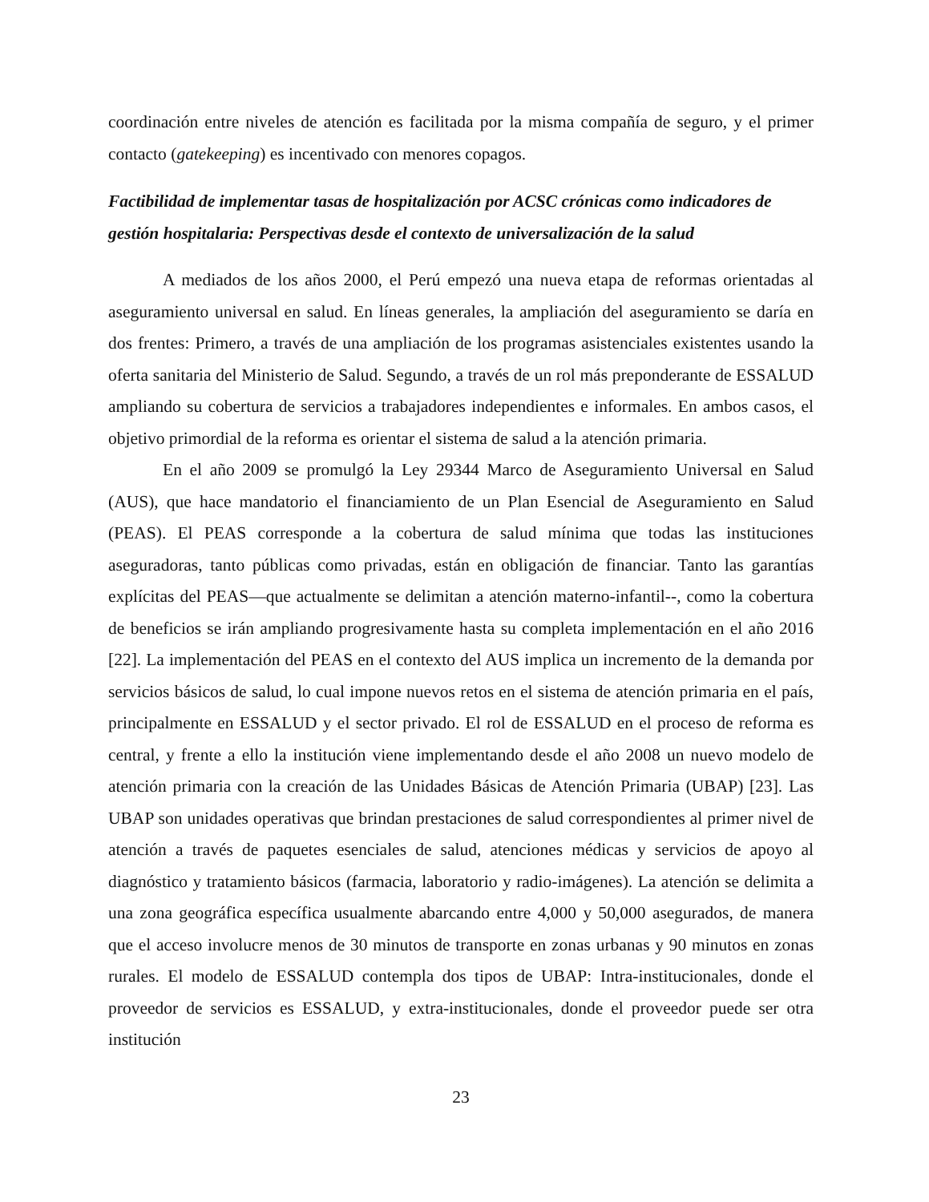coordinación entre niveles de atención es facilitada por la misma compañía de seguro, y el primer contacto (gatekeeping) es incentivado con menores copagos.
Factibilidad de implementar tasas de hospitalización por ACSC crónicas como indicadores de gestión hospitalaria: Perspectivas desde el contexto de universalización de la salud
A mediados de los años 2000, el Perú empezó una nueva etapa de reformas orientadas al aseguramiento universal en salud. En líneas generales, la ampliación del aseguramiento se daría en dos frentes: Primero, a través de una ampliación de los programas asistenciales existentes usando la oferta sanitaria del Ministerio de Salud. Segundo, a través de un rol más preponderante de ESSALUD ampliando su cobertura de servicios a trabajadores independientes e informales. En ambos casos, el objetivo primordial de la reforma es orientar el sistema de salud a la atención primaria.
En el año 2009 se promulgó la Ley 29344 Marco de Aseguramiento Universal en Salud (AUS), que hace mandatorio el financiamiento de un Plan Esencial de Aseguramiento en Salud (PEAS). El PEAS corresponde a la cobertura de salud mínima que todas las instituciones aseguradoras, tanto públicas como privadas, están en obligación de financiar. Tanto las garantías explícitas del PEAS—que actualmente se delimitan a atención materno-infantil--, como la cobertura de beneficios se irán ampliando progresivamente hasta su completa implementación en el año 2016 [22]. La implementación del PEAS en el contexto del AUS implica un incremento de la demanda por servicios básicos de salud, lo cual impone nuevos retos en el sistema de atención primaria en el país, principalmente en ESSALUD y el sector privado. El rol de ESSALUD en el proceso de reforma es central, y frente a ello la institución viene implementando desde el año 2008 un nuevo modelo de atención primaria con la creación de las Unidades Básicas de Atención Primaria (UBAP) [23]. Las UBAP son unidades operativas que brindan prestaciones de salud correspondientes al primer nivel de atención a través de paquetes esenciales de salud, atenciones médicas y servicios de apoyo al diagnóstico y tratamiento básicos (farmacia, laboratorio y radio-imágenes). La atención se delimita a una zona geográfica específica usualmente abarcando entre 4,000 y 50,000 asegurados, de manera que el acceso involucre menos de 30 minutos de transporte en zonas urbanas y 90 minutos en zonas rurales. El modelo de ESSALUD contempla dos tipos de UBAP: Intra-institucionales, donde el proveedor de servicios es ESSALUD, y extra-institucionales, donde el proveedor puede ser otra institución
23